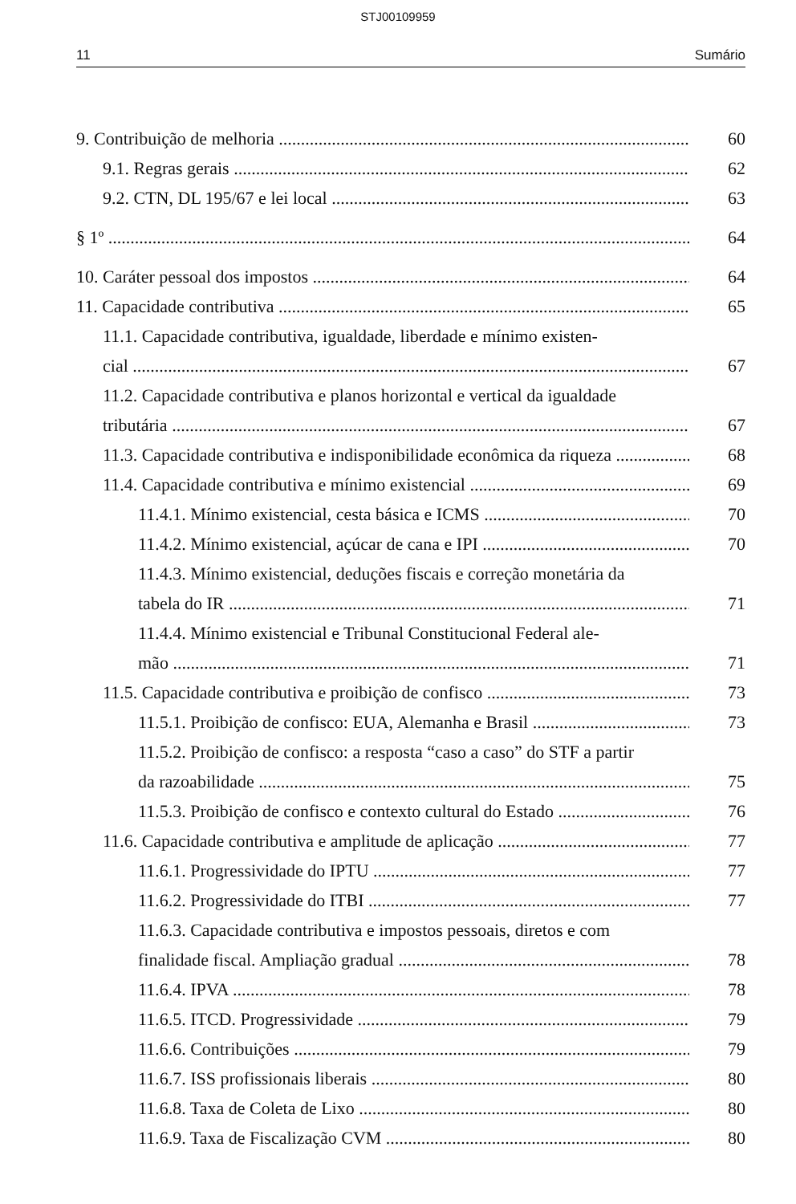STJ00109959
11 Sumário
9. Contribuição de melhoria 60
9.1. Regras gerais 62
9.2. CTN, DL 195/67 e lei local 63
§ 1º 64
10. Caráter pessoal dos impostos 64
11. Capacidade contributiva 65
11.1. Capacidade contributiva, igualdade, liberdade e mínimo existen-
cial 67
11.2. Capacidade contributiva e planos horizontal e vertical da igualdade
tributária 67
11.3. Capacidade contributiva e indisponibilidade econômica da riqueza 68
11.4. Capacidade contributiva e mínimo existencial 69
11.4.1. Mínimo existencial, cesta básica e ICMS 70
11.4.2. Mínimo existencial, açúcar de cana e IPI 70
11.4.3. Mínimo existencial, deduções fiscais e correção monetária da
tabela do IR 71
11.4.4. Mínimo existencial e Tribunal Constitucional Federal ale-
mão 71
11.5. Capacidade contributiva e proibição de confisco 73
11.5.1. Proibição de confisco: EUA, Alemanha e Brasil 73
11.5.2. Proibição de confisco: a resposta “caso a caso” do STF a partir
da razoabilidade 75
11.5.3. Proibição de confisco e contexto cultural do Estado 76
11.6. Capacidade contributiva e amplitude de aplicação 77
11.6.1. Progressividade do IPTU 77
11.6.2. Progressividade do ITBI 77
11.6.3. Capacidade contributiva e impostos pessoais, diretos e com
finalidade fiscal. Ampliação gradual 78
11.6.4. IPVA 78
11.6.5. ITCD. Progressividade 79
11.6.6. Contribuições 79
11.6.7. ISS profissionais liberais 80
11.6.8. Taxa de Coleta de Lixo 80
11.6.9. Taxa de Fiscalização CVM 80